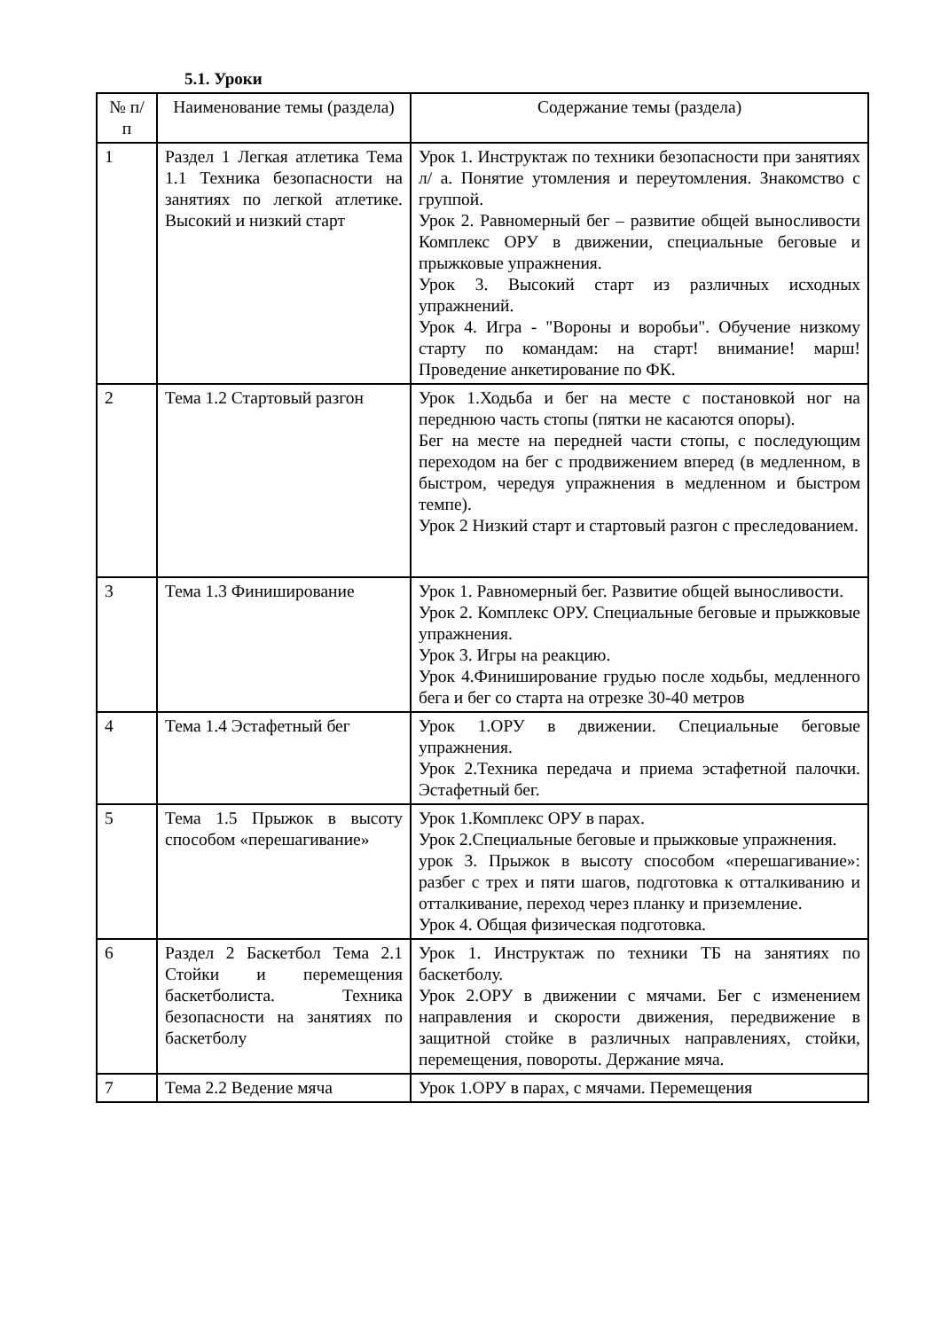5.1. Уроки
| № п/ п | Наименование темы (раздела) | Содержание темы (раздела) |
| --- | --- | --- |
| 1 | Раздел 1 Легкая атлетика Тема 1.1 Техника безопасности на занятиях по легкой атлетике. Высокий и низкий старт | Урок 1. Инструктаж по техники безопасности при занятиях л/ а. Понятие утомления и переутомления. Знакомство с группой. Урок 2. Равномерный бег – развитие общей выносливости Комплекс ОРУ в движении, специальные беговые и прыжковые упражнения. Урок 3. Высокий старт из различных исходных упражнений. Урок 4. Игра - "Вороны и воробьи". Обучение низкому старту по командам: на старт! внимание! марш! Проведение анкетирование по ФК. |
| 2 | Тема 1.2 Стартовый разгон | Урок 1.Ходьба и бег на месте с постановкой ног на переднюю часть стопы (пятки не касаются опоры). Бег на месте на передней части стопы, с последующим переходом на бег с продвижением вперед (в медленном, в быстром, чередуя упражнения в медленном и быстром темпе). Урок 2 Низкий старт и стартовый разгон с преследованием. |
| 3 | Тема 1.3 Финиширование | Урок 1. Равномерный бег. Развитие общей выносливости. Урок 2. Комплекс ОРУ. Специальные беговые и прыжковые упражнения. Урок 3. Игры на реакцию. Урок 4.Финиширование грудью после ходьбы, медленного бега и бег со старта на отрезке 30-40 метров |
| 4 | Тема 1.4 Эстафетный бег | Урок 1.ОРУ в движении. Специальные беговые упражнения. Урок 2.Техника передача и приема эстафетной палочки. Эстафетный бег. |
| 5 | Тема 1.5 Прыжок в высоту способом «перешагивание» | Урок 1.Комплекс ОРУ в парах. Урок 2.Специальные беговые и прыжковые упражнения. урок 3. Прыжок в высоту способом «перешагивание»: разбег с трех и пяти шагов, подготовка к отталкиванию и отталкивание, переход через планку и приземление. Урок 4. Общая физическая подготовка. |
| 6 | Раздел 2 Баскетбол Тема 2.1 Стойки и перемещения баскетболиста. Техника безопасности на занятиях по баскетболу | Урок 1. Инструктаж по техники ТБ на занятиях по баскетболу. Урок 2.ОРУ в движении с мячами. Бег с изменением направления и скорости движения, передвижение в защитной стойке в различных направлениях, стойки, перемещения, повороты. Держание мяча. |
| 7 | Тема 2.2 Ведение мяча | Урок 1.ОРУ в парах, с мячами. Перемещения |